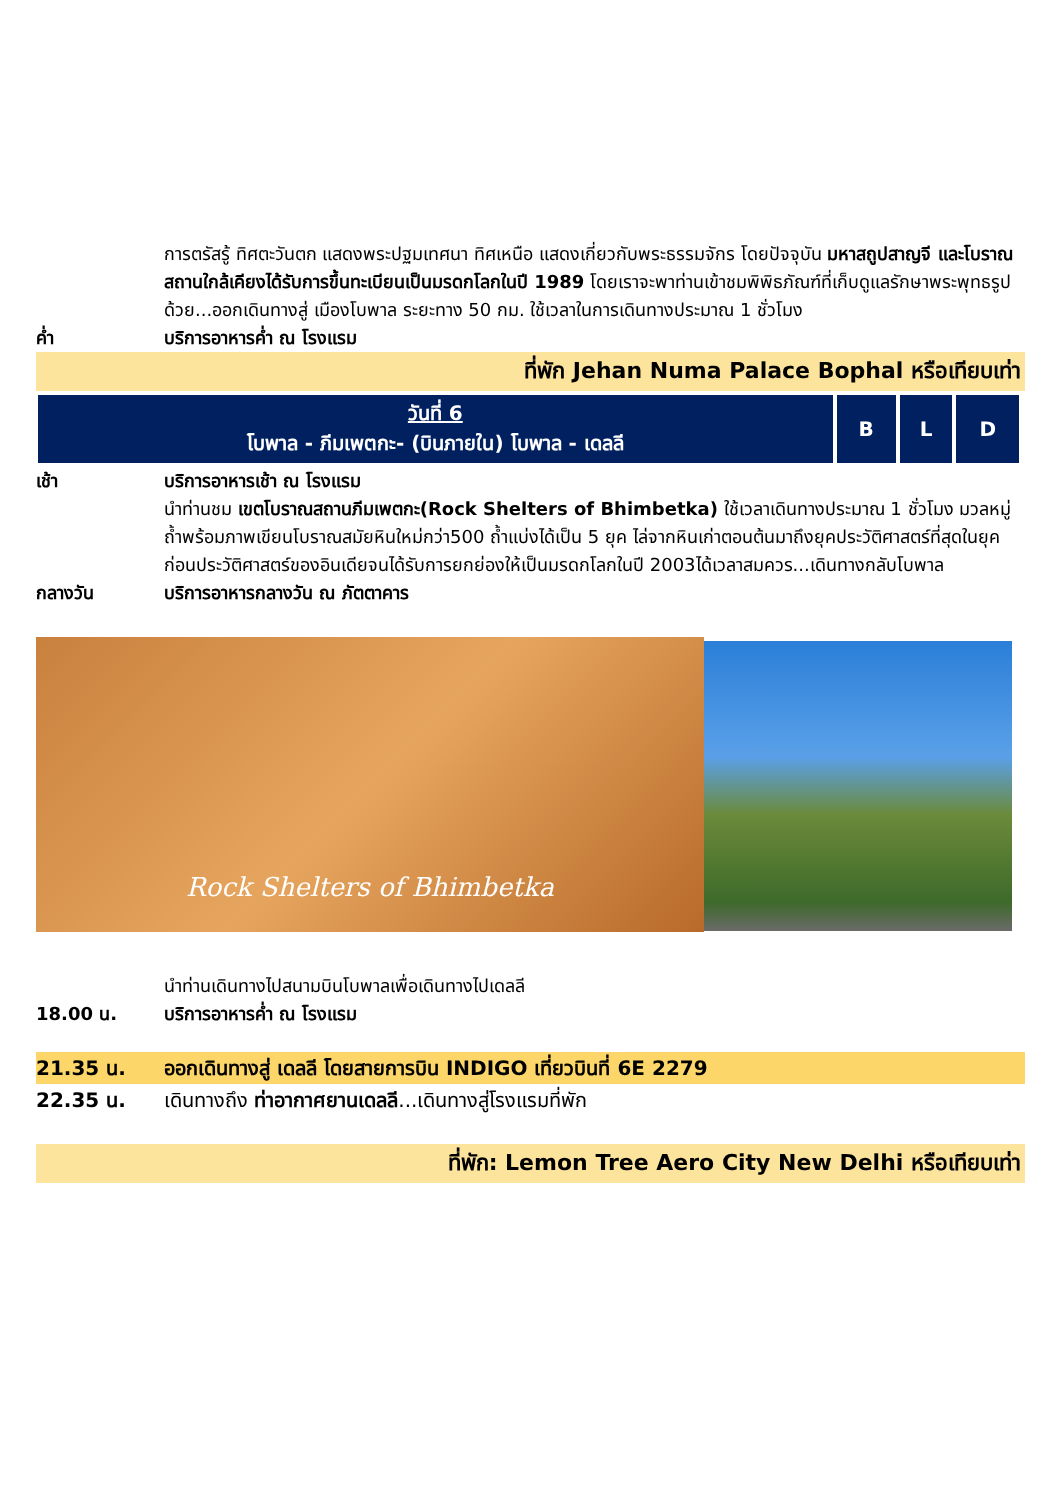การตรัสรู้ ทิศตะวันตก แสดงพระปฐมเทศนา ทิศเหนือ แสดงเกี่ยวกับพระธรรมจักร โดยปัจจุบัน มหาสถูปสาญจี และโบราณสถานใกล้เคียงได้รับการขึ้นทะเบียนเป็นมรดกโลกในปี 1989 โดยเราจะพาท่านเข้าชมพิพิธภัณฑ์ที่เก็บดูแลรักษาพระพุทธรูปด้วย...ออกเดินทางสู่ เมืองโบพาล ระยะทาง 50 กม. ใช้เวลาในการเดินทางประมาณ 1 ชั่วโมง
ค่ำ บริการอาหารค่ำ ณ โรงแรม
ที่พัก Jehan Numa Palace Bophal หรือเทียบเท่า
| วันที่ 6 โบพาล - ภีมเพตกะ- (บินภายใน) โบพาล - เดลลี | B | L | D |
เช้า บริการอาหารเช้า ณ โรงแรม
นำท่านชม เขตโบราณสถานภีมเพตกะ(Rock Shelters of Bhimbetka) ใช้เวลาเดินทางประมาณ 1 ชั่วโมง มวลหมู่ถ้ำพร้อมภาพเขียนโบราณสมัยหินใหม่กว่า500 ถ้ำแบ่งได้เป็น 5 ยุค ไล่จากหินเก่าตอนต้นมาถึงยุคประวัติศาสตร์ที่สุดในยุคก่อนประวัติศาสตร์ของอินเดียจนได้รับการยกย่องให้เป็นมรดกโลกในปี 2003ได้เวลาสมควร...เดินทางกลับโบพาล
กลางวัน บริการอาหารกลางวัน ณ ภัตตาคาร
Rock Shelters of Bhimbetka
นำท่านเดินทางไปสนามบินโบพาลเพื่อเดินทางไปเดลลี
18.00 น. บริการอาหารค่ำ ณ โรงแรม
21.35 น. ออกเดินทางสู่ เดลลี โดยสายการบิน INDIGO เที่ยวบินที่ 6E 2279
22.35 น. เดินทางถึง ท่าอากาศยานเดลลี...เดินทางสู่โรงแรมที่พัก
ที่พัก: Lemon Tree Aero City New Delhi หรือเทียบเท่า